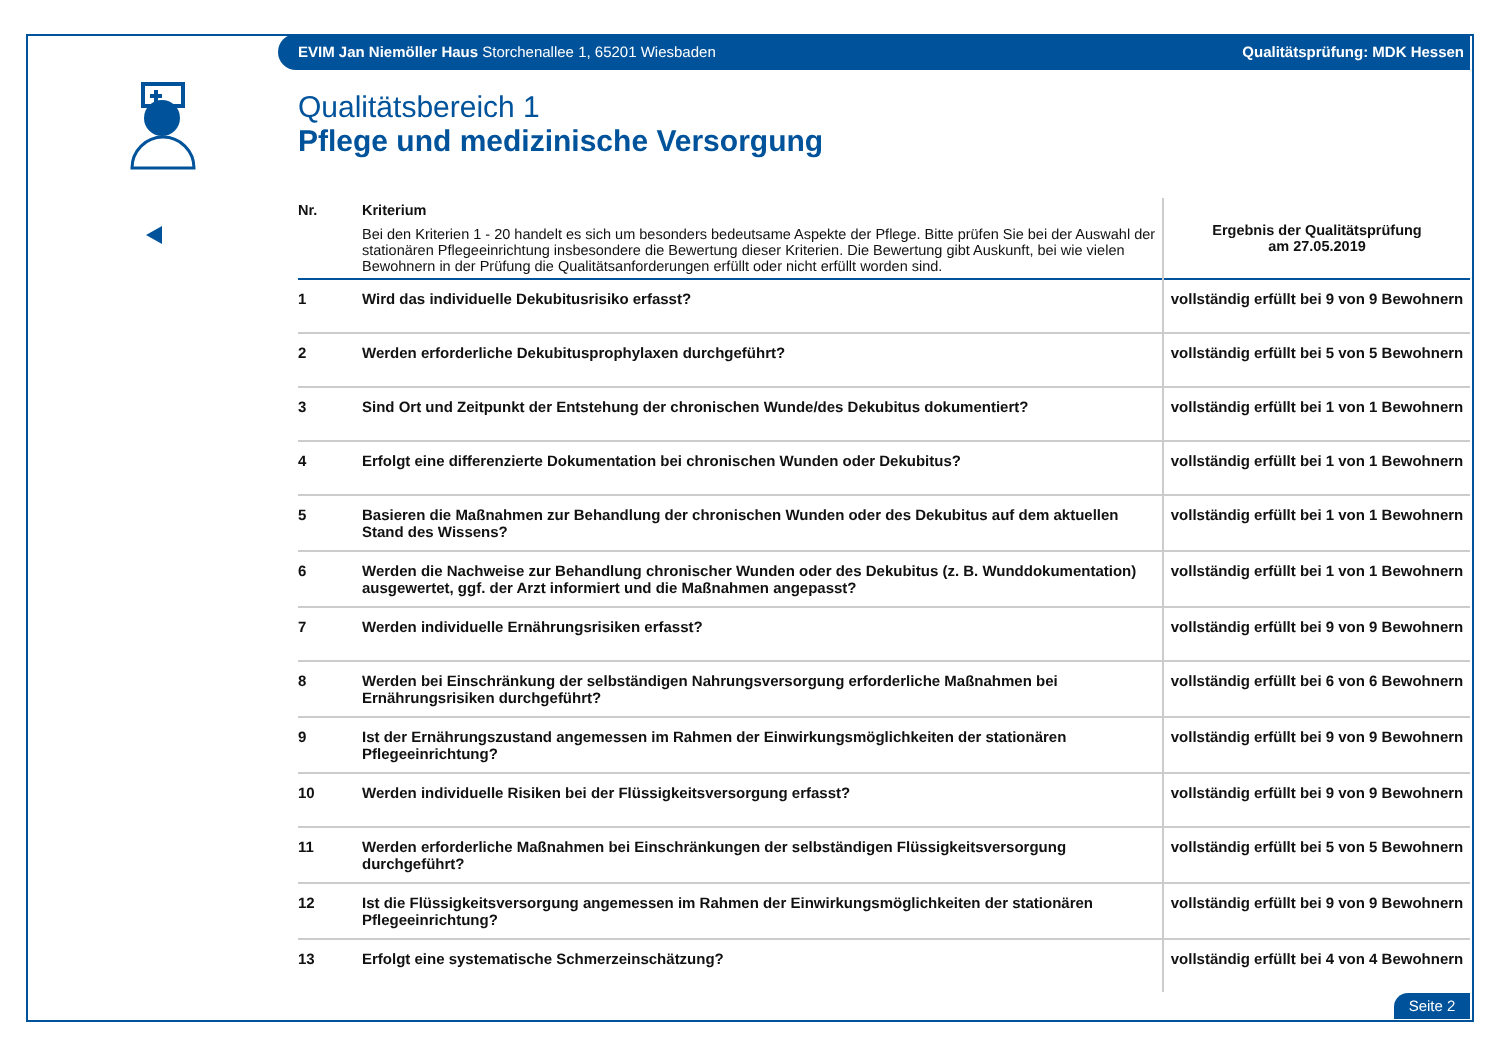EVIM Jan Niemöller Haus Storchenallee 1, 65201 Wiesbaden Qualitätsprüfung: MDK Hessen
Qualitätsbereich 1
Pflege und medizinische Versorgung
| Nr. | Kriterium Bei den Kriterien 1 - 20 handelt es sich um besonders bedeutsame Aspekte der Pflege. Bitte prüfen Sie bei der Auswahl der stationären Pflegeeinrichtung insbesondere die Bewertung dieser Kriterien. Die Bewertung gibt Auskunft, bei wie vielen Bewohnern in der Prüfung die Qualitätsanforderungen erfüllt oder nicht erfüllt worden sind. | Ergebnis der Qualitätsprüfung am 27.05.2019 |
| --- | --- | --- |
| 1 | Wird das individuelle Dekubitusrisiko erfasst? | vollständig erfüllt bei 9 von 9 Bewohnern |
| 2 | Werden erforderliche Dekubitusprophylaxen durchgeführt? | vollständig erfüllt bei 5 von 5 Bewohnern |
| 3 | Sind Ort und Zeitpunkt der Entstehung der chronischen Wunde/des Dekubitus dokumentiert? | vollständig erfüllt bei 1 von 1 Bewohnern |
| 4 | Erfolgt eine differenzierte Dokumentation bei chronischen Wunden oder Dekubitus? | vollständig erfüllt bei 1 von 1 Bewohnern |
| 5 | Basieren die Maßnahmen zur Behandlung der chronischen Wunden oder des Dekubitus auf dem aktuellen Stand des Wissens? | vollständig erfüllt bei 1 von 1 Bewohnern |
| 6 | Werden die Nachweise zur Behandlung chronischer Wunden oder des Dekubitus (z. B. Wunddokumentation) ausgewertet, ggf. der Arzt informiert und die Maßnahmen angepasst? | vollständig erfüllt bei 1 von 1 Bewohnern |
| 7 | Werden individuelle Ernährungsrisiken erfasst? | vollständig erfüllt bei 9 von 9 Bewohnern |
| 8 | Werden bei Einschränkung der selbständigen Nahrungsversorgung erforderliche Maßnahmen bei Ernährungsrisiken durchgeführt? | vollständig erfüllt bei 6 von 6 Bewohnern |
| 9 | Ist der Ernährungszustand angemessen im Rahmen der Einwirkungsmöglichkeiten der stationären Pflegeeinrichtung? | vollständig erfüllt bei 9 von 9 Bewohnern |
| 10 | Werden individuelle Risiken bei der Flüssigkeitsversorgung erfasst? | vollständig erfüllt bei 9 von 9 Bewohnern |
| 11 | Werden erforderliche Maßnahmen bei Einschränkungen der selbständigen Flüssigkeitsversorgung durchgeführt? | vollständig erfüllt bei 5 von 5 Bewohnern |
| 12 | Ist die Flüssigkeitsversorgung angemessen im Rahmen der Einwirkungsmöglichkeiten der stationären Pflegeeinrichtung? | vollständig erfüllt bei 9 von 9 Bewohnern |
| 13 | Erfolgt eine systematische Schmerzeinschätzung? | vollständig erfüllt bei 4 von 4 Bewohnern |
Seite 2